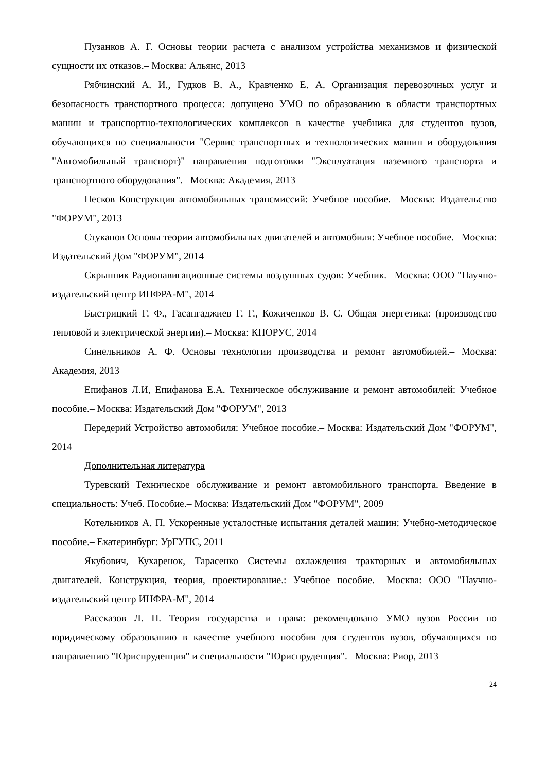Пузанков А. Г. Основы теории расчета с анализом устройства механизмов и физической сущности их отказов.– Москва: Альянс, 2013
Рябчинский А. И., Гудков В. А., Кравченко Е. А. Организация перевозочных услуг и безопасность транспортного процесса: допущено УМО по образованию в области транспортных машин и транспортно-технологических комплексов в качестве учебника для студентов вузов, обучающихся по специальности "Сервис транспортных и технологических машин и оборудования "Автомобильный транспорт)" направления подготовки "Эксплуатация наземного транспорта и транспортного оборудования".– Москва: Академия, 2013
Песков Конструкция автомобильных трансмиссий: Учебное пособие.– Москва: Издательство "ФОРУМ", 2013
Стуканов Основы теории автомобильных двигателей и автомобиля: Учебное пособие.– Москва: Издательский Дом "ФОРУМ", 2014
Скрыпник Радионавигационные системы воздушных судов: Учебник.– Москва: ООО "Научно-издательский центр ИНФРА-М", 2014
Быстрицкий Г. Ф., Гасангаджиев Г. Г., Кожиченков В. С. Общая энергетика: (производство тепловой и электрической энергии).– Москва: КНОРУС, 2014
Синельников А. Ф. Основы технологии производства и ремонт автомобилей.– Москва: Академия, 2013
Епифанов Л.И, Епифанова Е.А. Техническое обслуживание и ремонт автомобилей: Учебное пособие.– Москва: Издательский Дом "ФОРУМ", 2013
Передерий Устройство автомобиля: Учебное пособие.– Москва: Издательский Дом "ФОРУМ", 2014
Дополнительная литература
Туревский Техническое обслуживание и ремонт автомобильного транспорта. Введение в специальность: Учеб. Пособие.– Москва: Издательский Дом "ФОРУМ", 2009
Котельников А. П. Ускоренные усталостные испытания деталей машин: Учебно-методическое пособие.– Екатеринбург: УрГУПС, 2011
Якубович, Кухаренок, Тарасенко Системы охлаждения тракторных и автомобильных двигателей. Конструкция, теория, проектирование.: Учебное пособие.– Москва: ООО "Научно-издательский центр ИНФРА-М", 2014
Рассказов Л. П. Теория государства и права: рекомендовано УМО вузов России по юридическому образованию в качестве учебного пособия для студентов вузов, обучающихся по направлению "Юриспруденция" и специальности "Юриспруденция".– Москва: Риор, 2013
24